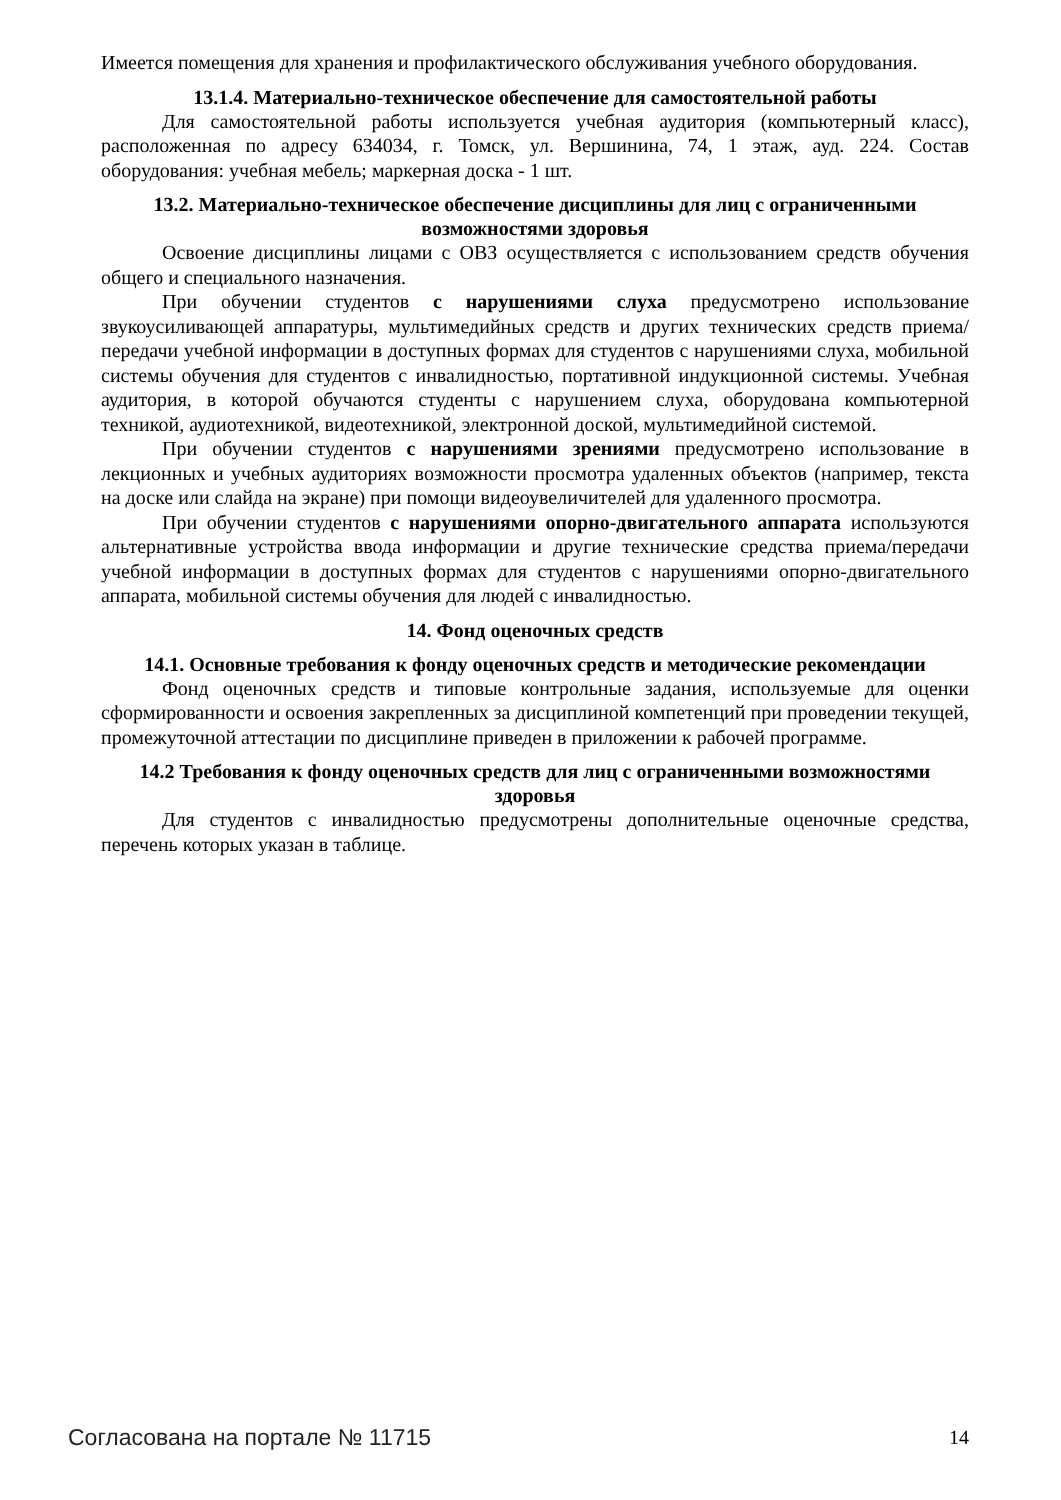Имеется помещения для хранения и профилактического обслуживания учебного оборудования.
13.1.4. Материально-техническое обеспечение для самостоятельной работы
Для самостоятельной работы используется учебная аудитория (компьютерный класс), расположенная по адресу 634034, г. Томск, ул. Вершинина, 74, 1 этаж, ауд. 224. Состав оборудования: учебная мебель; маркерная доска - 1 шт.
13.2. Материально-техническое обеспечение дисциплины для лиц с ограниченными возможностями здоровья
Освоение дисциплины лицами с ОВЗ осуществляется с использованием средств обучения общего и специального назначения.
При обучении студентов с нарушениями слуха предусмотрено использование звукоусиливающей аппаратуры, мультимедийных средств и других технических средств приема/передачи учебной информации в доступных формах для студентов с нарушениями слуха, мобильной системы обучения для студентов с инвалидностью, портативной индукционной системы. Учебная аудитория, в которой обучаются студенты с нарушением слуха, оборудована компьютерной техникой, аудиотехникой, видеотехникой, электронной доской, мультимедийной системой.
При обучении студентов с нарушениями зрениями предусмотрено использование в лекционных и учебных аудиториях возможности просмотра удаленных объектов (например, текста на доске или слайда на экране) при помощи видеоувеличителей для удаленного просмотра.
При обучении студентов с нарушениями опорно-двигательного аппарата используются альтернативные устройства ввода информации и другие технические средства приема/передачи учебной информации в доступных формах для студентов с нарушениями опорно-двигательного аппарата, мобильной системы обучения для людей с инвалидностью.
14. Фонд оценочных средств
14.1. Основные требования к фонду оценочных средств и методические рекомендации
Фонд оценочных средств и типовые контрольные задания, используемые для оценки сформированности и освоения закрепленных за дисциплиной компетенций при проведении текущей, промежуточной аттестации по дисциплине приведен в приложении к рабочей программе.
14.2 Требования к фонду оценочных средств для лиц с ограниченными возможностями здоровья
Для студентов с инвалидностью предусмотрены дополнительные оценочные средства, перечень которых указан в таблице.
Согласована на портале № 11715 14